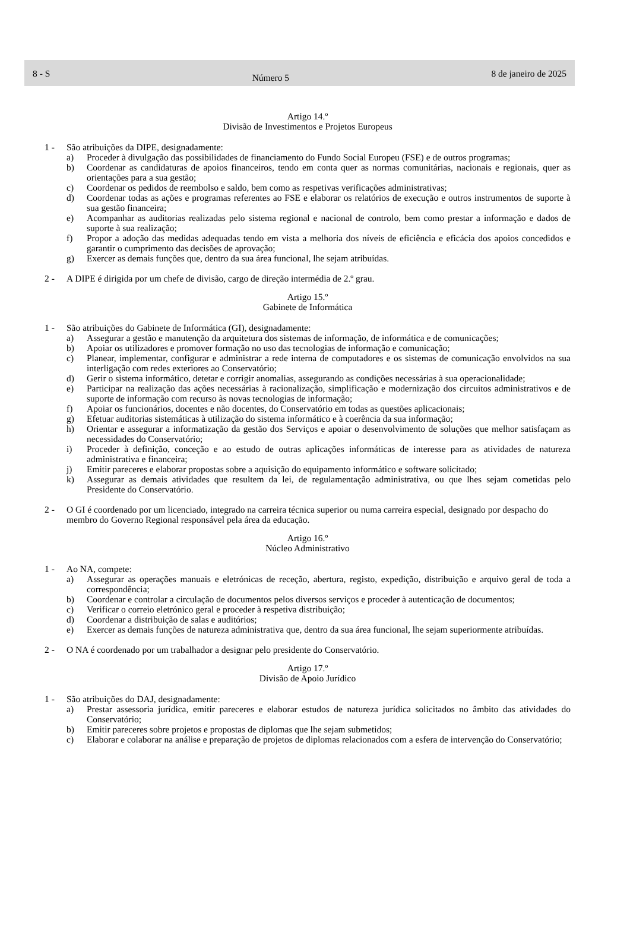8 - S Número 5 8 de janeiro de 2025
Artigo 14.º
Divisão de Investimentos e Projetos Europeus
1 - São atribuições da DIPE, designadamente:
a) Proceder à divulgação das possibilidades de financiamento do Fundo Social Europeu (FSE) e de outros programas;
b) Coordenar as candidaturas de apoios financeiros, tendo em conta quer as normas comunitárias, nacionais e regionais, quer as orientações para a sua gestão;
c) Coordenar os pedidos de reembolso e saldo, bem como as respetivas verificações administrativas;
d) Coordenar todas as ações e programas referentes ao FSE e elaborar os relatórios de execução e outros instrumentos de suporte à sua gestão financeira;
e) Acompanhar as auditorias realizadas pelo sistema regional e nacional de controlo, bem como prestar a informação e dados de suporte à sua realização;
f) Propor a adoção das medidas adequadas tendo em vista a melhoria dos níveis de eficiência e eficácia dos apoios concedidos e garantir o cumprimento das decisões de aprovação;
g) Exercer as demais funções que, dentro da sua área funcional, lhe sejam atribuídas.
2 - A DIPE é dirigida por um chefe de divisão, cargo de direção intermédia de 2.º grau.
Artigo 15.º
Gabinete de Informática
1 - São atribuições do Gabinete de Informática (GI), designadamente:
a) Assegurar a gestão e manutenção da arquitetura dos sistemas de informação, de informática e de comunicações;
b) Apoiar os utilizadores e promover formação no uso das tecnologias de informação e comunicação;
c) Planear, implementar, configurar e administrar a rede interna de computadores e os sistemas de comunicação envolvidos na sua interligação com redes exteriores ao Conservatório;
d) Gerir o sistema informático, detetar e corrigir anomalias, assegurando as condições necessárias à sua operacionalidade;
e) Participar na realização das ações necessárias à racionalização, simplificação e modernização dos circuitos administrativos e de suporte de informação com recurso às novas tecnologias de informação;
f) Apoiar os funcionários, docentes e não docentes, do Conservatório em todas as questões aplicacionais;
g) Efetuar auditorias sistemáticas à utilização do sistema informático e à coerência da sua informação;
h) Orientar e assegurar a informatização da gestão dos Serviços e apoiar o desenvolvimento de soluções que melhor satisfaçam as necessidades do Conservatório;
i) Proceder à definição, conceção e ao estudo de outras aplicações informáticas de interesse para as atividades de natureza administrativa e financeira;
j) Emitir pareceres e elaborar propostas sobre a aquisição do equipamento informático e software solicitado;
k) Assegurar as demais atividades que resultem da lei, de regulamentação administrativa, ou que lhes sejam cometidas pelo Presidente do Conservatório.
2 - O GI é coordenado por um licenciado, integrado na carreira técnica superior ou numa carreira especial, designado por despacho do membro do Governo Regional responsável pela área da educação.
Artigo 16.º
Núcleo Administrativo
1 - Ao NA, compete:
a) Assegurar as operações manuais e eletrónicas de receção, abertura, registo, expedição, distribuição e arquivo geral de toda a correspondência;
b) Coordenar e controlar a circulação de documentos pelos diversos serviços e proceder à autenticação de documentos;
c) Verificar o correio eletrónico geral e proceder à respetiva distribuição;
d) Coordenar a distribuição de salas e auditórios;
e) Exercer as demais funções de natureza administrativa que, dentro da sua área funcional, lhe sejam superiormente atribuídas.
2 - O NA é coordenado por um trabalhador a designar pelo presidente do Conservatório.
Artigo 17.º
Divisão de Apoio Jurídico
1 - São atribuições do DAJ, designadamente:
a) Prestar assessoria jurídica, emitir pareceres e elaborar estudos de natureza jurídica solicitados no âmbito das atividades do Conservatório;
b) Emitir pareceres sobre projetos e propostas de diplomas que lhe sejam submetidos;
c) Elaborar e colaborar na análise e preparação de projetos de diplomas relacionados com a esfera de intervenção do Conservatório;